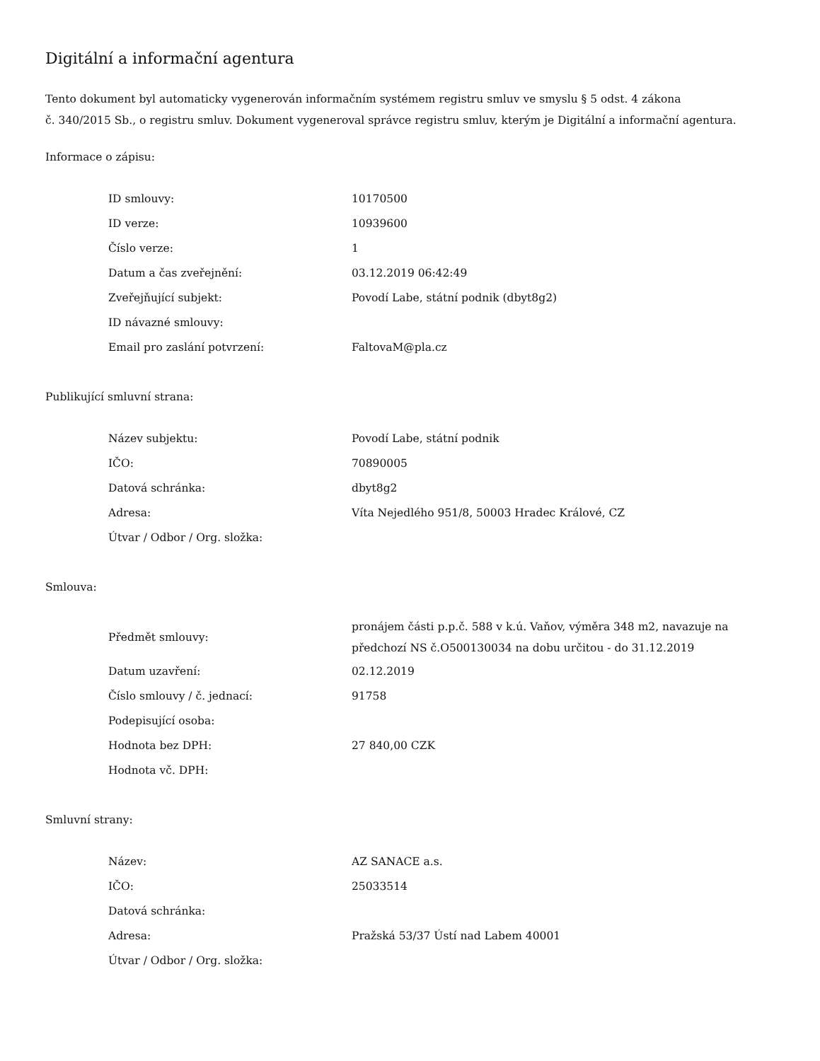Digitální a informační agentura
Tento dokument byl automaticky vygenerován informačním systémem registru smluv ve smyslu § 5 odst. 4 zákona
č. 340/2015 Sb., o registru smluv. Dokument vygeneroval správce registru smluv, kterým je Digitální a informační agentura.
Informace o zápisu:
| ID smlouvy: | 10170500 |
| ID verze: | 10939600 |
| Číslo verze: | 1 |
| Datum a čas zveřejnění: | 03.12.2019 06:42:49 |
| Zveřejňující subjekt: | Povodí Labe, státní podnik (dbyt8g2) |
| ID návazné smlouvy: | |
| Email pro zaslání potvrzení: | FaltovaM@pla.cz |
Publikující smluvní strana:
| Název subjektu: | Povodí Labe, státní podnik |
| IČO: | 70890005 |
| Datová schránka: | dbyt8g2 |
| Adresa: | Víta Nejedlého 951/8, 50003 Hradec Králové, CZ |
| Útvar / Odbor / Org. složka: | |
Smlouva:
| Předmět smlouvy: | pronájem části p.p.č. 588 v k.ú. Vaňov, výměra 348 m2, navazuje na předchozí NS č.O500130034 na dobu určitou - do 31.12.2019 |
| Datum uzavření: | 02.12.2019 |
| Číslo smlouvy / č. jednací: | 91758 |
| Podepisující osoba: | |
| Hodnota bez DPH: | 27 840,00 CZK |
| Hodnota vč. DPH: | |
Smluvní strany:
| Název: | AZ SANACE a.s. |
| IČO: | 25033514 |
| Datová schránka: | |
| Adresa: | Pražská 53/37 Ústí nad Labem 40001 |
| Útvar / Odbor / Org. složka: | |